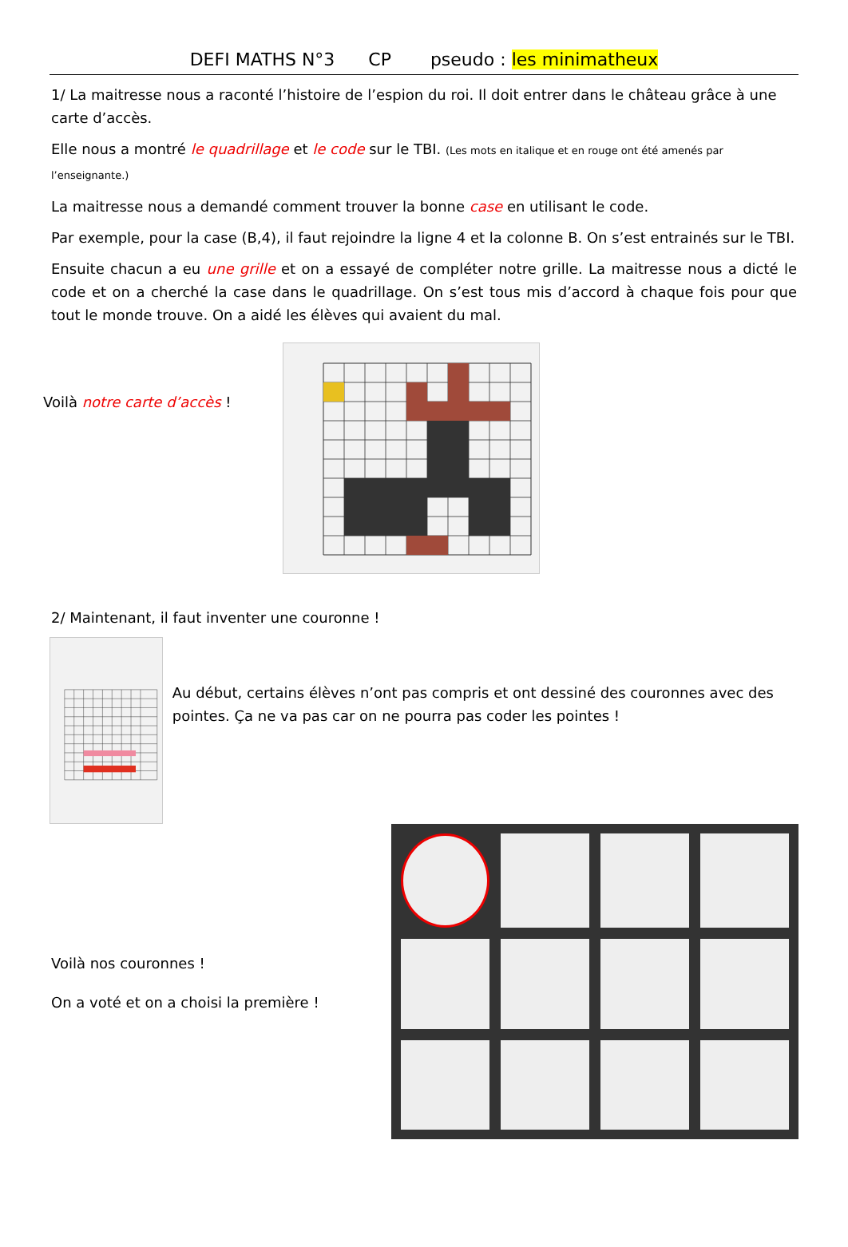DEFI MATHS N°3 CP pseudo : les minimatheux
1/ La maitresse nous a raconté l’histoire de l’espion du roi. Il doit entrer dans le château grâce à une carte d’accès.
Elle nous a montré le quadrillage et le code sur le TBI. (Les mots en italique et en rouge ont été amenés par l’enseignante.)
La maitresse nous a demandé comment trouver la bonne case en utilisant le code.
Par exemple, pour la case (B,4), il faut rejoindre la ligne 4 et la colonne B. On s’est entrainés sur le TBI.
Ensuite chacun a eu une grille et on a essayé de compléter notre grille. La maitresse nous a dicté le code et on a cherché la case dans le quadrillage. On s’est tous mis d’accord à chaque fois pour que tout le monde trouve. On a aidé les élèves qui avaient du mal.
Voilà notre carte d’accès !
2/ Maintenant, il faut inventer une couronne !
Au début, certains élèves n’ont pas compris et ont dessiné des couronnes avec des pointes. Ça ne va pas car on ne pourra pas coder les pointes !
Voilà nos couronnes !
On a voté et on a choisi la première !